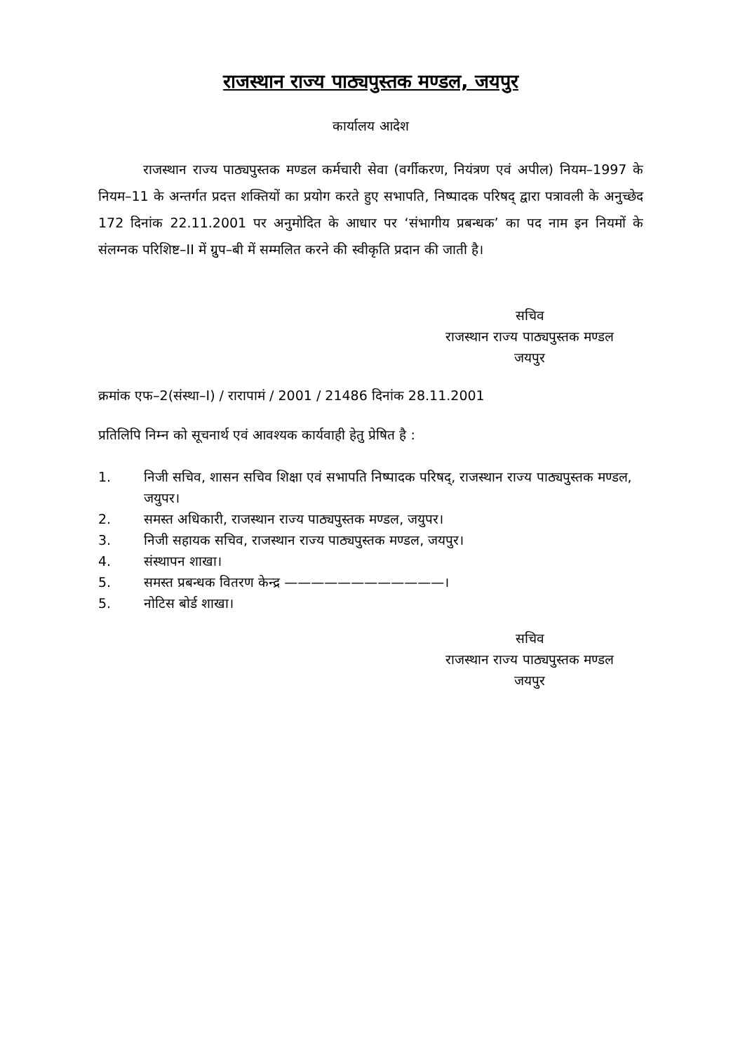राजस्थान राज्य पाठ्यपुस्तक मण्डल, जयपुर
कार्यालय आदेश
राजस्थान राज्य पाठ्यपुस्तक मण्डल कर्मचारी सेवा (वर्गीकरण, नियंत्रण एवं अपील) नियम–1997 के नियम–11 के अन्तर्गत प्रदत्त शक्तियों का प्रयोग करते हुए सभापति, निष्पादक परिषद् द्वारा पत्रावली के अनुच्छेद 172 दिनांक 22.11.2001 पर अनुमोदित के आधार पर ‘संभागीय प्रबन्धक’ का पद नाम इन नियमों के संलग्नक परिशिष्ट–II में ग्रुप–बी में सम्मलित करने की स्वीकृति प्रदान की जाती है।
सचिव
राजस्थान राज्य पाठ्यपुस्तक मण्डल
जयपुर
क्रमांक एफ–2(संस्था–I) / रारापामं / 2001 / 21486 दिनांक 28.11.2001
प्रतिलिपि निम्न को सूचनार्थ एवं आवश्यक कार्यवाही हेतु प्रेषित है :
1. निजी सचिव, शासन सचिव शिक्षा एवं सभापति निष्पादक परिषद्, राजस्थान राज्य पाठ्यपुस्तक मण्डल, जयुपर।
2. समस्त अधिकारी, राजस्थान राज्य पाठ्यपुस्तक मण्डल, जयुपर।
3. निजी सहायक सचिव, राजस्थान राज्य पाठ्यपुस्तक मण्डल, जयपुर।
4. संस्थापन शाखा।
5. समस्त प्रबन्धक वितरण केन्द्र ————————————।
5. नोटिस बोर्ड शाखा।
सचिव
राजस्थान राज्य पाठ्यपुस्तक मण्डल
जयपुर